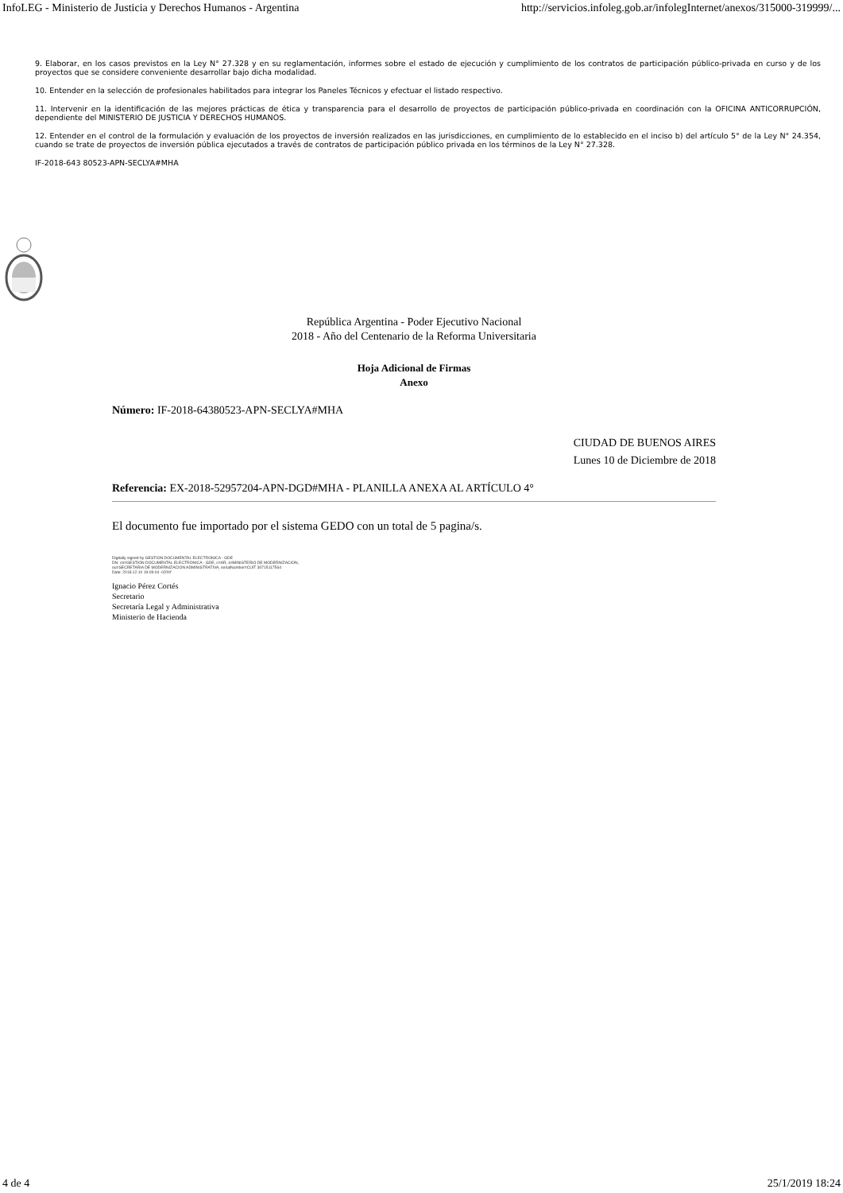InfoLEG - Ministerio de Justicia y Derechos Humanos - Argentina http://servicios.infoleg.gob.ar/infolegInternet/anexos/315000-319999/...
9. Elaborar, en los casos previstos en la Ley N° 27.328 y en su reglamentación, informes sobre el estado de ejecución y cumplimiento de los contratos de participación público-privada en curso y de los proyectos que se considere conveniente desarrollar bajo dicha modalidad.
10. Entender en la selección de profesionales habilitados para integrar los Paneles Técnicos y efectuar el listado respectivo.
11. Intervenir en la identificación de las mejores prácticas de ética y transparencia para el desarrollo de proyectos de participación público-privada en coordinación con la OFICINA ANTICORRUPCIÓN, dependiente del MINISTERIO DE JUSTICIA Y DERECHOS HUMANOS.
12. Entender en el control de la formulación y evaluación de los proyectos de inversión realizados en las jurisdicciones, en cumplimiento de lo establecido en el inciso b) del artículo 5° de la Ley N° 24.354, cuando se trate de proyectos de inversión pública ejecutados a través de contratos de participación público privada en los términos de la Ley N° 27.328.
IF-2018-643 80523-APN-SECLYA#MHA
República Argentina - Poder Ejecutivo Nacional
2018 - Año del Centenario de la Reforma Universitaria
Hoja Adicional de Firmas
Anexo
Número: IF-2018-64380523-APN-SECLYA#MHA
CIUDAD DE BUENOS AIRES
Lunes 10 de Diciembre de 2018
Referencia: EX-2018-52957204-APN-DGD#MHA - PLANILLA ANEXA AL ARTÍCULO 4°
El documento fue importado por el sistema GEDO con un total de 5 pagina/s.
Digitally signed by GESTION DOCUMENTAL ELECTRONICA - GDE
DN: cn=GESTION DOCUMENTAL ELECTRONICA - GDE, c=AR, o=MINISTERIO DE MODERNIZACION,
ou=SECRETARIA DE MODERNIZACION ADMINISTRATIVA, serialNumber=CUIT 30715117564
Date: 2018.12.10 19:09:04 -03'00'
Ignacio Pérez Cortés
Secretario
Secretaría Legal y Administrativa
Ministerio de Hacienda
4 de 4 25/1/2019 18:24